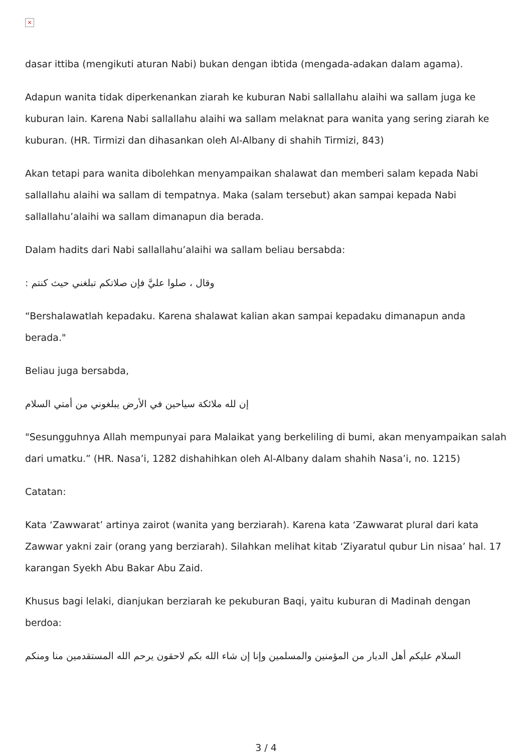×
dasar ittiba (mengikuti aturan Nabi) bukan dengan ibtida (mengada-adakan dalam agama).
Adapun wanita tidak diperkenankan ziarah ke kuburan Nabi sallallahu alaihi wa sallam juga ke kuburan lain. Karena Nabi sallallahu alaihi wa sallam melaknat para wanita yang sering ziarah ke kuburan. (HR. Tirmizi dan dihasankan oleh Al-Albany di shahih Tirmizi, 843)
Akan tetapi para wanita dibolehkan menyampaikan shalawat dan memberi salam kepada Nabi sallallahu alaihi wa sallam di tempatnya. Maka (salam tersebut) akan sampai kepada Nabi sallallahu’alaihi wa sallam dimanapun dia berada.
Dalam hadits dari Nabi sallallahu’alaihi wa sallam beliau bersabda:
وقال ، صلوا عليَّ فإن صلاتكم تبلغني حيث كنتم :
“Bershalawatlah kepadaku. Karena shalawat kalian akan sampai kepadaku dimanapun anda berada."
Beliau juga bersabda,
إن لله ملائكة سياحين في الأرض يبلغوني من أمتي السلام
"Sesungguhnya Allah mempunyai para Malaikat yang berkeliling di bumi, akan menyampaikan salah dari umatku.” (HR. Nasa’i, 1282 dishahihkan oleh Al-Albany dalam shahih Nasa’i, no. 1215)
Catatan:
Kata ‘Zawwarat’ artinya zairot (wanita yang berziarah). Karena kata ‘Zawwarat plural dari kata Zawwar yakni zair (orang yang berziarah). Silahkan melihat kitab ‘Ziyaratul qubur Lin nisaa’ hal. 17 karangan Syekh Abu Bakar Abu Zaid.
Khusus bagi lelaki, dianjukan berziarah ke pekuburan Baqi, yaitu kuburan di Madinah dengan berdoa:
السلام عليكم أهل الديار من المؤمنين والمسلمين وإنا إن شاء الله بكم لاحقون يرحم الله المستقدمين منا ومنكم
3 / 4